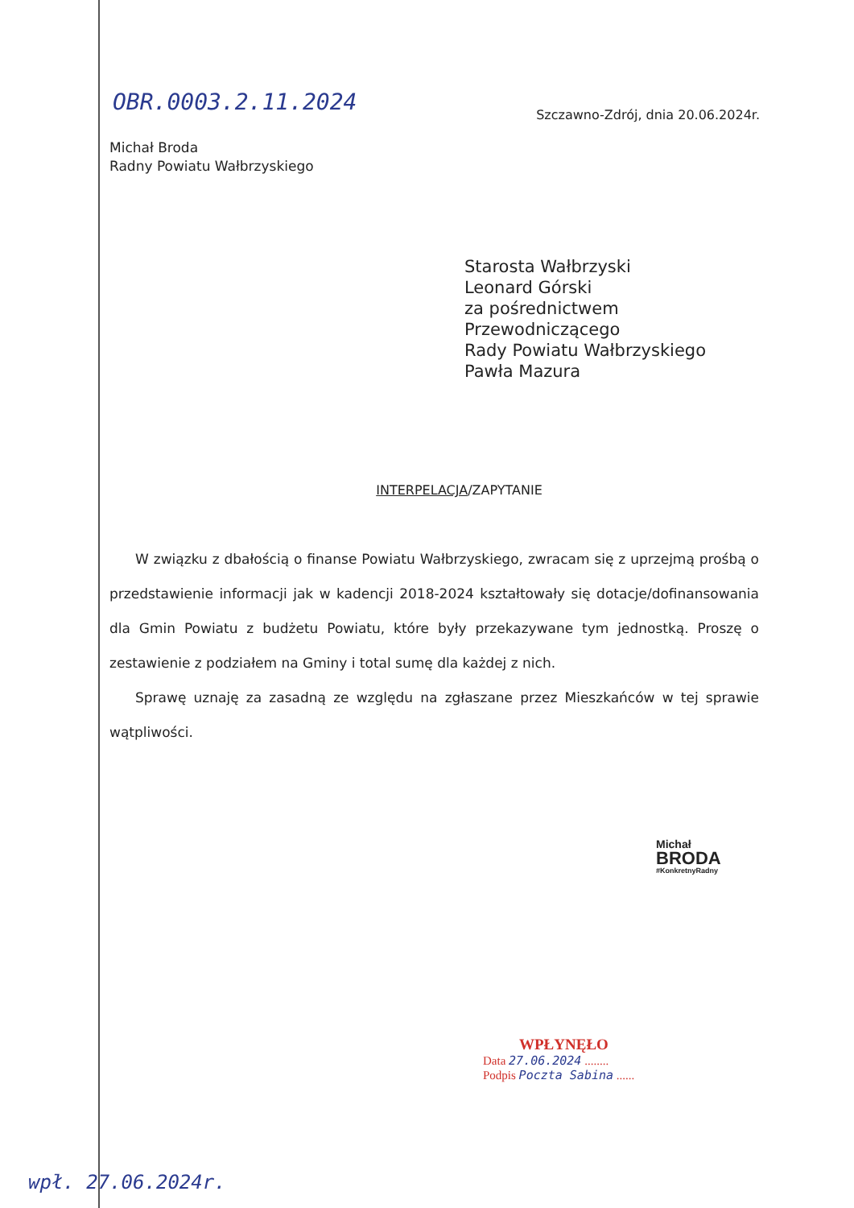OBR.0003.2.11.2024
Szczawno-Zdrój, dnia 20.06.2024r.
Michał Broda
Radny Powiatu Wałbrzyskiego
Starosta Wałbrzyski
Leonard Górski
za pośrednictwem
Przewodniczącego
Rady Powiatu Wałbrzyskiego
Pawła Mazura
INTERPELACJA/ZAPYTANIE
W związku z dbałością o finanse Powiatu Wałbrzyskiego, zwracam się z uprzejmą prośbą o przedstawienie informacji jak w kadencji 2018-2024 kształtowały się dotacje/dofinansowania dla Gmin Powiatu z budżetu Powiatu, które były przekazywane tym jednostką. Proszę o zestawienie z podziałem na Gminy i total sumę dla każdej z nich.
Sprawę uznaję za zasadną ze względu na zgłaszane przez Mieszkańców w tej sprawie wątpliwości.
Michał
BRODA
#KonkretnyRadny
WPŁYNĘŁO
Data 27.06.2024 ........
Podpis Poczta Sabina ......
wpł. 27.06.2024r.